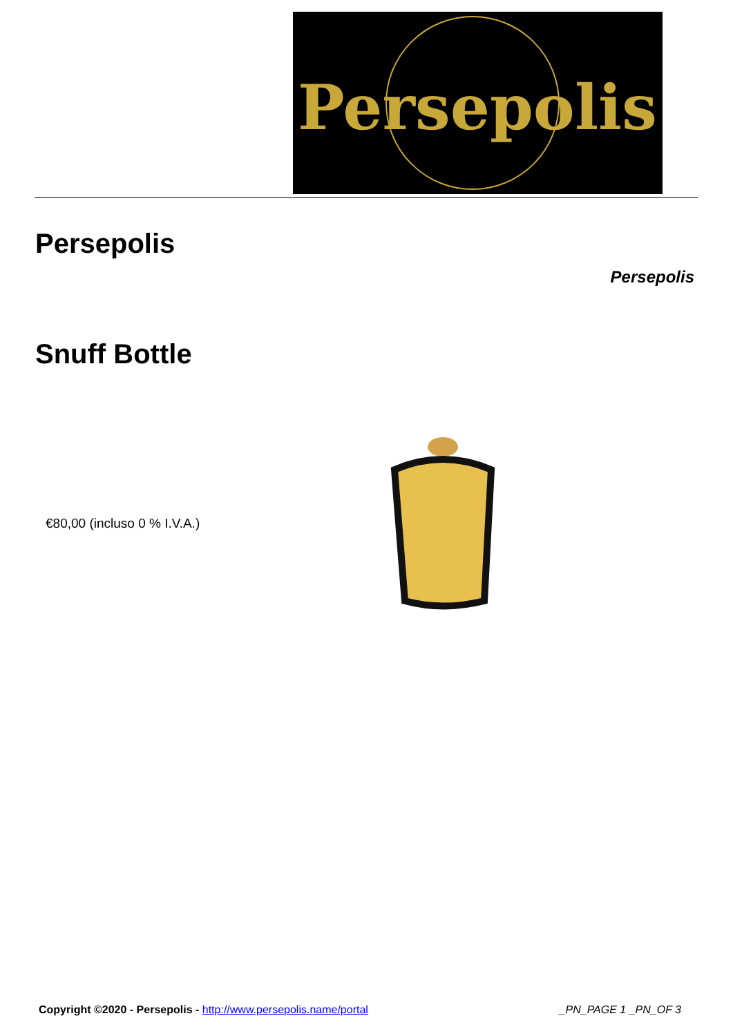Persepolis
Persepolis
Persepolis
Snuff Bottle
€80,00 (incluso 0 % I.V.A.)
Copyright ©2020 - Persepolis - http://www.persepolis.name/portal
_PN_PAGE 1 _PN_OF 3